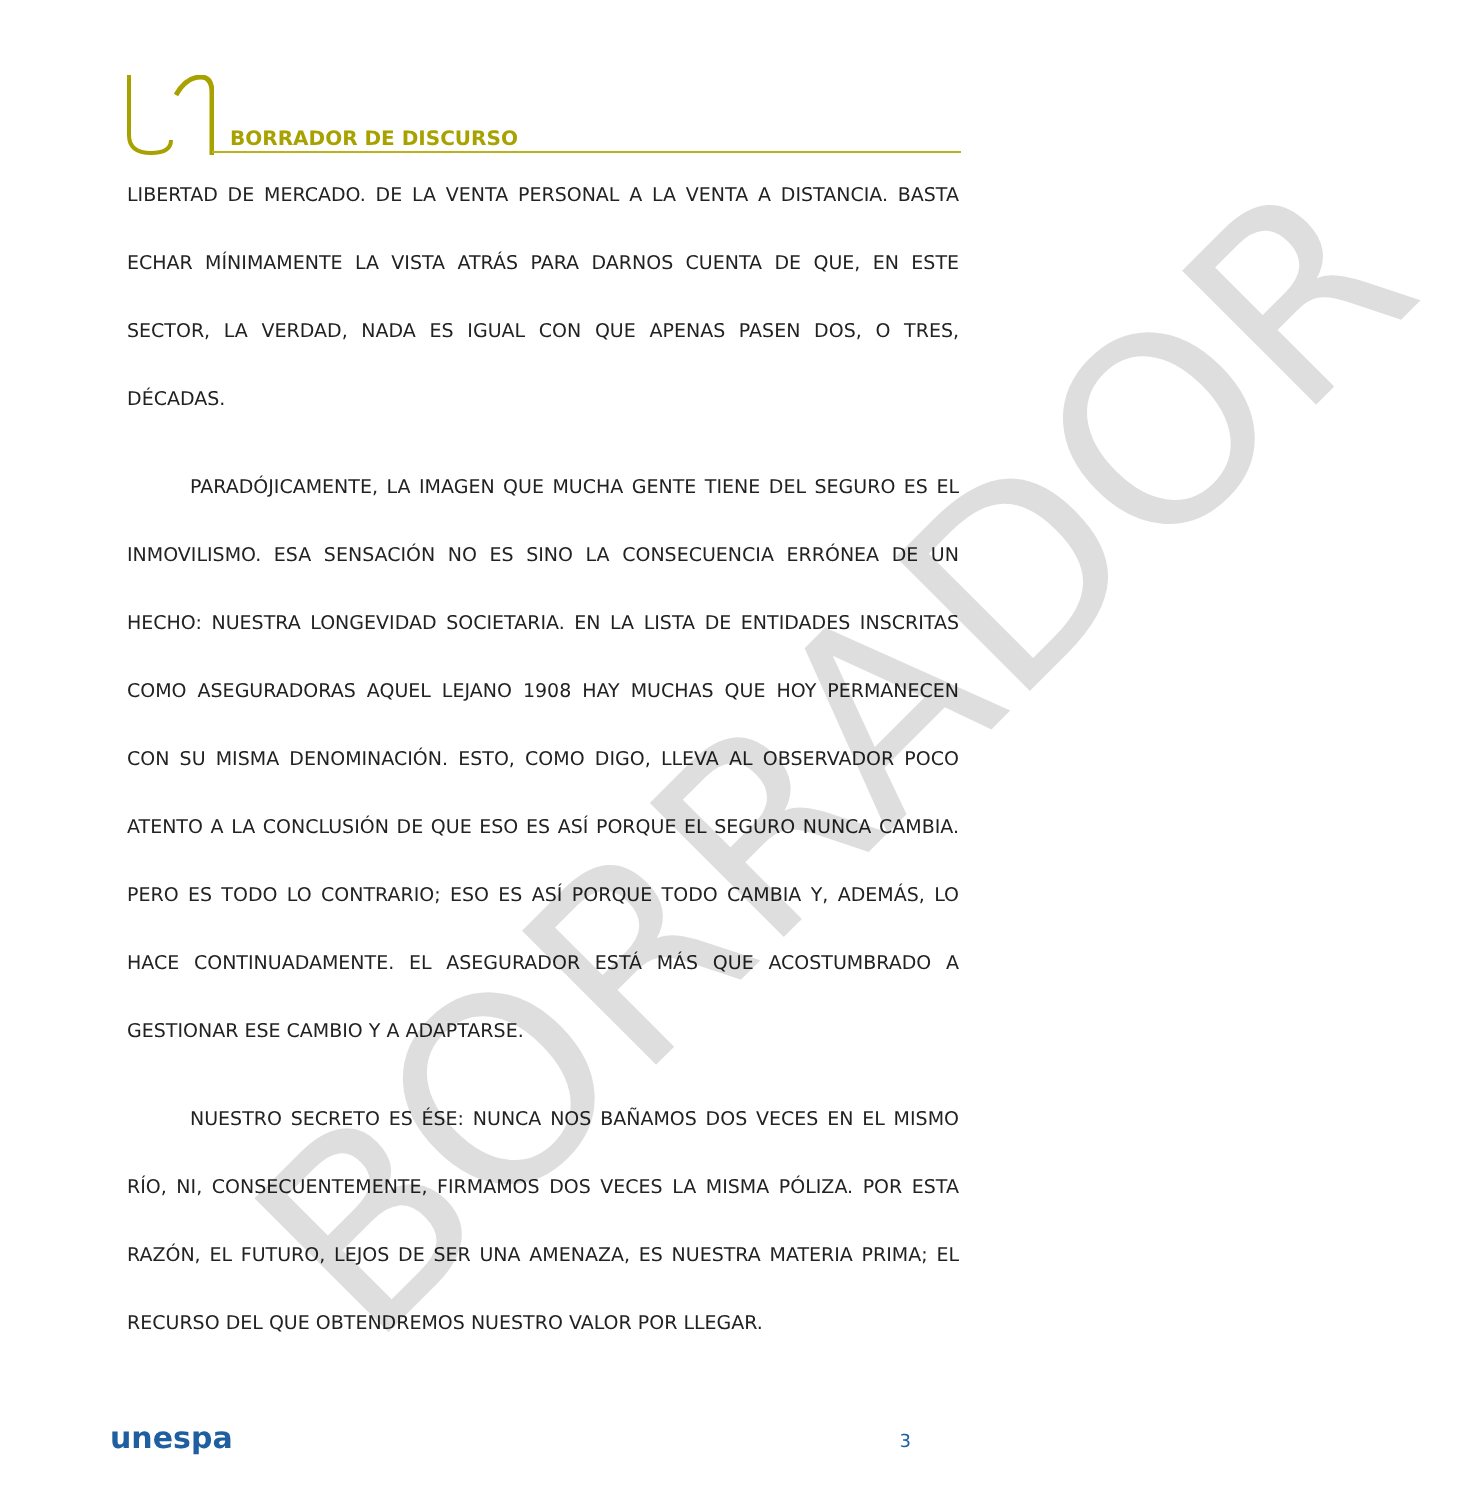BORRADOR
BORRADOR DE DISCURSO
LIBERTAD DE MERCADO. DE LA VENTA PERSONAL A LA VENTA A DISTANCIA. BASTA ECHAR MÍNIMAMENTE LA VISTA ATRÁS PARA DARNOS CUENTA DE QUE, EN ESTE SECTOR, LA VERDAD, NADA ES IGUAL CON QUE APENAS PASEN DOS, O TRES, DÉCADAS.
PARADÓJICAMENTE, LA IMAGEN QUE MUCHA GENTE TIENE DEL SEGURO ES EL INMOVILISMO. ESA SENSACIÓN NO ES SINO LA CONSECUENCIA ERRÓNEA DE UN HECHO: NUESTRA LONGEVIDAD SOCIETARIA. EN LA LISTA DE ENTIDADES INSCRITAS COMO ASEGURADORAS AQUEL LEJANO 1908 HAY MUCHAS QUE HOY PERMANECEN CON SU MISMA DENOMINACIÓN. ESTO, COMO DIGO, LLEVA AL OBSERVADOR POCO ATENTO A LA CONCLUSIÓN DE QUE ESO ES ASÍ PORQUE EL SEGURO NUNCA CAMBIA. PERO ES TODO LO CONTRARIO; ESO ES ASÍ PORQUE TODO CAMBIA Y, ADEMÁS, LO HACE CONTINUADAMENTE. EL ASEGURADOR ESTÁ MÁS QUE ACOSTUMBRADO A GESTIONAR ESE CAMBIO Y A ADAPTARSE.
NUESTRO SECRETO ES ÉSE: NUNCA NOS BAÑAMOS DOS VECES EN EL MISMO RÍO, NI, CONSECUENTEMENTE, FIRMAMOS DOS VECES LA MISMA PÓLIZA. POR ESTA RAZÓN, EL FUTURO, LEJOS DE SER UNA AMENAZA, ES NUESTRA MATERIA PRIMA; EL RECURSO DEL QUE OBTENDREMOS NUESTRO VALOR POR LLEGAR.
unespa
3